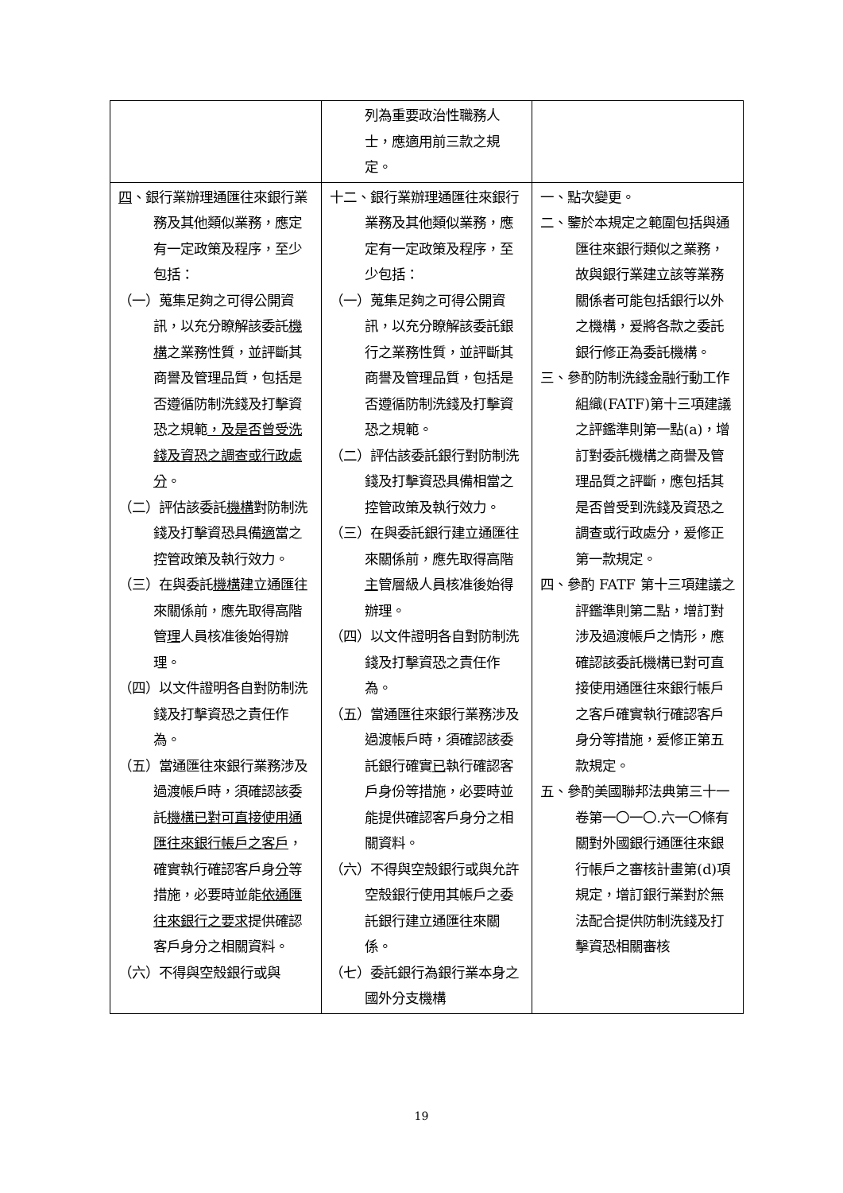| | 列為重要政治性職務人士，應適用前三款之規定。 | |
| 四 、銀行業辦理通匯往來銀行業務及其他類似業務，應定有一定政策及程序，至少包括： （一）蒐集足夠之可得公開資訊，以充分瞭解該委託 機構 之業務性質，並評斷其商譽及管理品質，包括是否遵循防制洗錢及打擊資恐之規範 ，及是否曾受洗錢及資恐之調查或行政處分 。 （二）評估該委託 機構 對防制洗錢及打擊資恐具備 適 當之控管政策及執行效力。 （三）在與委託 機構 建立通匯往來關係前，應先取得高階管 理 人員核准後始得辦理。 （四）以文件證明各自對防制洗錢及打擊資恐之責任作為。 （五）當通匯往來銀行業務涉及過渡帳戶時，須確認該委託 機構已對可直接使用通匯往來銀行帳戶之客戶 ，確實執行確認客戶身 分 等措施，必要時並能 依通匯往來銀行之要求 提供確認客戶身分之相關資料。 （六）不得與空殼銀行或與 | 十二、銀行業辦理通匯往來銀行業務及其他類似業務，應定有一定政策及程序，至少包括： （一）蒐集足夠之可得公開資訊，以充分瞭解該委託銀行之業務性質，並評斷其商譽及管理品質，包括是否遵循防制洗錢及打擊資恐之規範。 （二）評估該委託銀行對防制洗錢及打擊資恐具備相當之控管政策及執行效力。 （三）在與委託銀行建立通匯往來關係前，應先取得高階 主 管層級人員核准後始得辦理。 （四）以文件證明各自對防制洗錢及打擊資恐之責任作為。 （五）當通匯往來銀行業務涉及過渡帳戶時，須確認該委託銀行確實 已 執行確認客戶身份等措施，必要時並能提供確認客戶身分之相關資料。 （六）不得與空殼銀行或與允許空殼銀行使用其帳戶之委託銀行建立通匯往來關係。 （七）委託銀行為銀行業本身之國外分支機構 | 一、點次變更。 二、鑒於本規定之範圍包括與通匯往來銀行類似之業務，故與銀行業建立該等業務關係者可能包括銀行以外之機構，爰將各款之委託銀行修正為委託機構。 三、參酌防制洗錢金融行動工作組織(FATF)第十三項建議之評鑑準則第一點(a)，增訂對委託機構之商譽及管理品質之評斷，應包括其是否曾受到洗錢及資恐之調查或行政處分，爰修正第一款規定。 四、參酌 FATF 第十三項建議之評鑑準則第二點，增訂對涉及過渡帳戶之情形，應確認該委託機構已對可直接使用通匯往來銀行帳戶之客戶確實執行確認客戶身分等措施，爰修正第五款規定。 五、參酌美國聯邦法典第三十一卷第一〇一〇.六一〇條有關對外國銀行通匯往來銀行帳戶之審核計畫第(d)項規定，增訂銀行業對於無法配合提供防制洗錢及打擊資恐相關審核 |
19